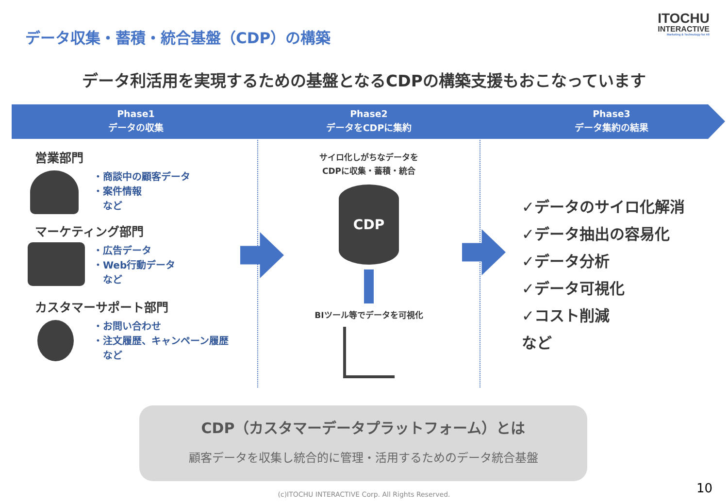データ収集・蓄積・統合基盤（CDP）の構築
ITOCHU
INTERACTIVE
Marketing & Technology for All
データ利活用を実現するための基盤となるCDPの構築支援もおこなっています
Phase1
データの収集
Phase2
データをCDPに集約
Phase3
データ集約の結果
営業部門
・商談中の顧客データ
・案件情報
　など
マーケティング部門
・広告データ
・Web行動データ
　など
カスタマーサポート部門
・お問い合わせ
・注文履歴、キャンペーン履歴
　など
サイロ化しがちなデータを
CDPに収集・蓄積・統合
CDP
BIツール等でデータを可視化
✓データのサイロ化解消
✓データ抽出の容易化
✓データ分析
✓データ可視化
✓コスト削減
など
CDP（カスタマーデータプラットフォーム）とは
顧客データを収集し統合的に管理・活用するためのデータ統合基盤
(c)ITOCHU INTERACTIVE Corp. All Rights Reserved. 10